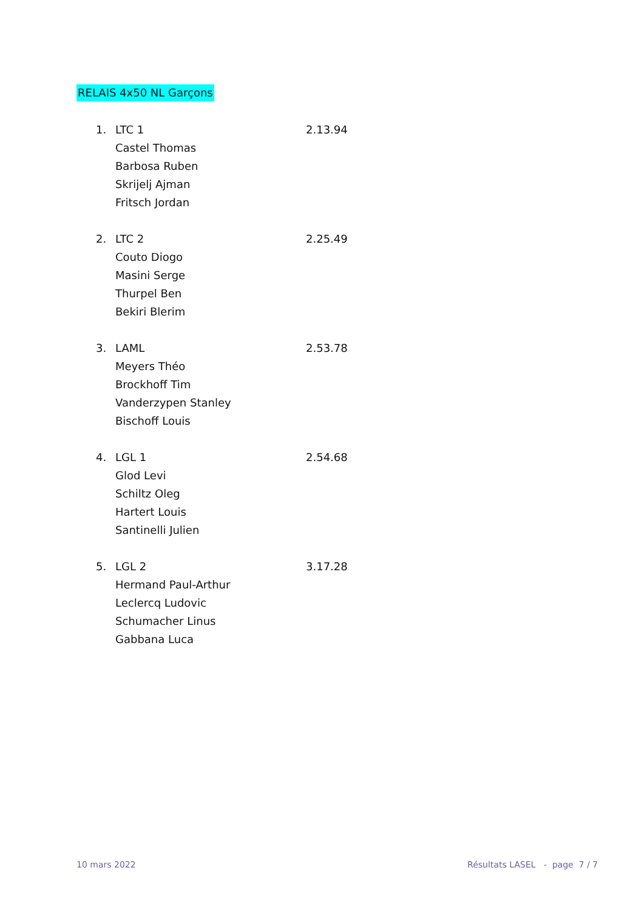RELAIS 4x50 NL Garçons
1. LTC 1 2.13.94
Castel Thomas
Barbosa Ruben
Skrijelj Ajman
Fritsch Jordan
2. LTC 2 2.25.49
Couto Diogo
Masini Serge
Thurpel Ben
Bekiri Blerim
3. LAML 2.53.78
Meyers Théo
Brockhoff Tim
Vanderzypen Stanley
Bischoff Louis
4. LGL 1 2.54.68
Glod Levi
Schiltz Oleg
Hartert Louis
Santinelli Julien
5. LGL 2 3.17.28
Hermand Paul-Arthur
Leclercq Ludovic
Schumacher Linus
Gabbana Luca
10 mars 2022
Résultats LASEL - page 7 / 7